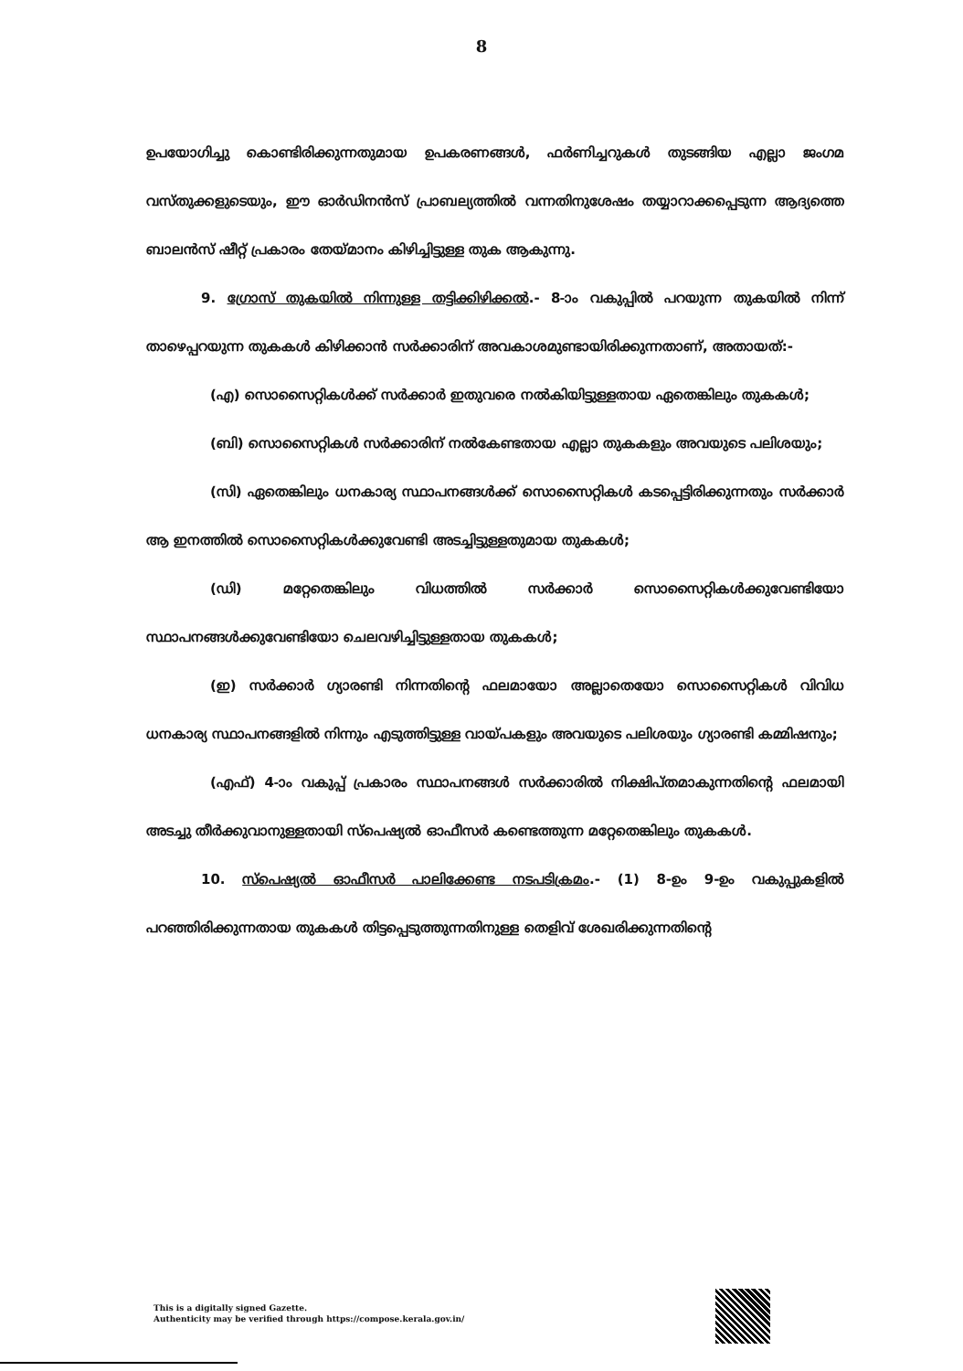8
ഉപയോഗിച്ചു കൊണ്ടിരിക്കുന്നതുമായ ഉപകരണങ്ങൾ, ഫർണിച്ചറുകൾ തുടങ്ങിയ എല്ലാ ജംഗമ വസ്തുക്കളുടെയും, ഈ ഓർഡിനൻസ് പ്രാബല്യത്തിൽ വന്നതിനുശേഷം തയ്യാറാക്കപ്പെടുന്ന ആദ്യത്തെ ബാലൻസ് ഷീറ്റ് പ്രകാരം തേയ്മാനം കിഴിച്ചിട്ടുള്ള തുക ആകുന്നു.
9. ഗ്രോസ് തുകയിൽ നിന്നുള്ള തട്ടിക്കിഴിക്കൽ.- 8-ാം വകുപ്പിൽ പറയുന്ന തുകയിൽ നിന്ന് താഴെപ്പറയുന്ന തുകകൾ കിഴിക്കാൻ സർക്കാരിന് അവകാശമുണ്ടായിരിക്കുന്നതാണ്, അതായത്:-
(എ) സൊസൈറ്റികൾക്ക് സർക്കാർ ഇതുവരെ നൽകിയിട്ടുള്ളതായ ഏതെങ്കിലും തുകകൾ;
(ബി) സൊസൈറ്റികൾ സർക്കാരിന് നൽകേണ്ടതായ എല്ലാ തുകകളും അവയുടെ പലിശയും;
(സി) ഏതെങ്കിലും ധനകാര്യ സ്ഥാപനങ്ങൾക്ക് സൊസൈറ്റികൾ കടപ്പെട്ടിരിക്കുന്നതും സർക്കാർ ആ ഇനത്തിൽ സൊസൈറ്റികൾക്കുവേണ്ടി അടച്ചിട്ടുള്ളതുമായ തുകകൾ;
(ഡി) മറ്റേതെങ്കിലും വിധത്തിൽ സർക്കാർ സൊസൈറ്റികൾക്കുവേണ്ടിയോ സ്ഥാപനങ്ങൾക്കുവേണ്ടിയോ ചെലവഴിച്ചിട്ടുള്ളതായ തുകകൾ;
(ഇ) സർക്കാർ ഗ്യാരണ്ടി നിന്നതിന്റെ ഫലമായോ അല്ലാതെയോ സൊസൈറ്റികൾ വിവിധ ധനകാര്യ സ്ഥാപനങ്ങളിൽ നിന്നും എടുത്തിട്ടുള്ള വായ്പകളും അവയുടെ പലിശയും ഗ്യാരണ്ടി കമ്മിഷനും;
(എഫ്) 4-ാം വകുപ്പ് പ്രകാരം സ്ഥാപനങ്ങൾ സർക്കാരിൽ നിക്ഷിപ്തമാകുന്നതിന്റെ ഫലമായി അടച്ചു തീർക്കുവാനുള്ളതായി സ്പെഷ്യൽ ഓഫീസർ കണ്ടെത്തുന്ന മറ്റേതെങ്കിലും തുകകൾ.
10. സ്പെഷ്യൽ ഓഫീസർ പാലിക്കേണ്ട നടപടിക്രമം.- (1) 8-ഉം 9-ഉം വകുപ്പുകളിൽ പറഞ്ഞിരിക്കുന്നതായ തുകകൾ തിട്ടപ്പെടുത്തുന്നതിനുള്ള തെളിവ് ശേഖരിക്കുന്നതിന്റെ
This is a digitally signed Gazette.
Authenticity may be verified through https://compose.kerala.gov.in/